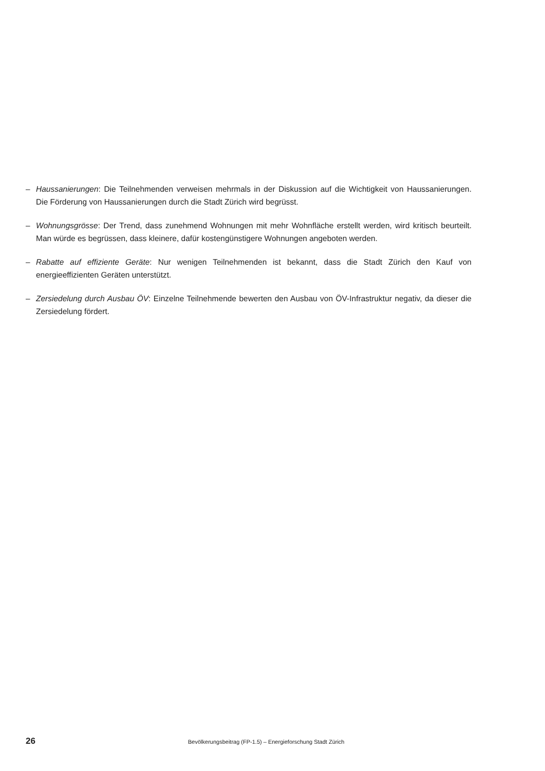– Haussanierungen: Die Teilnehmenden verweisen mehrmals in der Diskussion auf die Wichtigkeit von Haussanierungen. Die Förderung von Haussanierungen durch die Stadt Zürich wird begrüsst.
– Wohnungsgrösse: Der Trend, dass zunehmend Wohnungen mit mehr Wohnfläche erstellt werden, wird kritisch beurteilt. Man würde es begrüssen, dass kleinere, dafür kostengünstigere Wohnungen angeboten werden.
– Rabatte auf effiziente Geräte: Nur wenigen Teilnehmenden ist bekannt, dass die Stadt Zürich den Kauf von energieeffizienten Geräten unterstützt.
– Zersiedelung durch Ausbau ÖV: Einzelne Teilnehmende bewerten den Ausbau von ÖV-Infrastruktur negativ, da dieser die Zersiedelung fördert.
26 Bevölkerungsbeitrag (FP-1.5) – Energieforschung Stadt Zürich